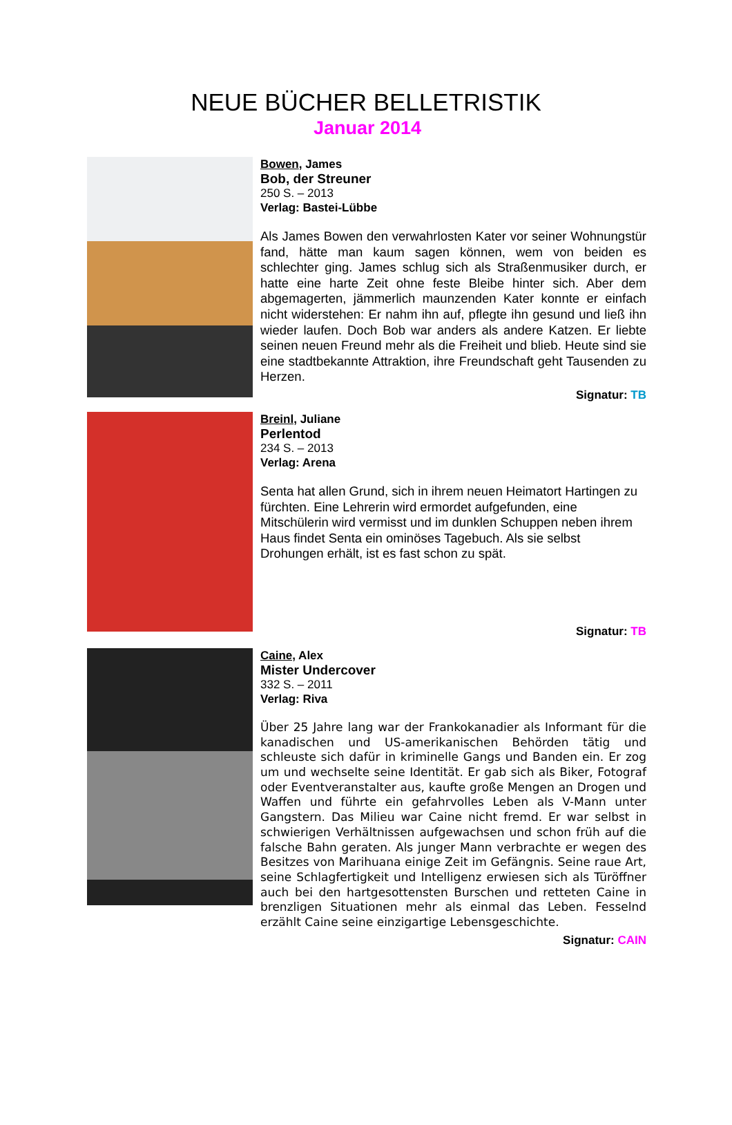NEUE BÜCHER BELLETRISTIK
Januar 2014
Bowen, James
Bob, der Streuner
250 S. – 2013
Verlag: Bastei-Lübbe
Als James Bowen den verwahrlosten Kater vor seiner Wohnungstür fand, hätte man kaum sagen können, wem von beiden es schlechter ging. James schlug sich als Straßenmusiker durch, er hatte eine harte Zeit ohne feste Bleibe hinter sich. Aber dem abgemagerten, jämmerlich maunzenden Kater konnte er einfach nicht widerstehen: Er nahm ihn auf, pflegte ihn gesund und ließ ihn wieder laufen. Doch Bob war anders als andere Katzen. Er liebte seinen neuen Freund mehr als die Freiheit und blieb. Heute sind sie eine stadtbekannte Attraktion, ihre Freundschaft geht Tausenden zu Herzen.
Signatur: TB
Breinl, Juliane
Perlentod
234 S. – 2013
Verlag: Arena
Senta hat allen Grund, sich in ihrem neuen Heimatort Hartingen zu fürchten. Eine Lehrerin wird ermordet aufgefunden, eine Mitschülerin wird vermisst und im dunklen Schuppen neben ihrem Haus findet Senta ein ominöses Tagebuch. Als sie selbst Drohungen erhält, ist es fast schon zu spät.
Signatur: TB
Caine, Alex
Mister Undercover
332 S. – 2011
Verlag: Riva
Über 25 Jahre lang war der Frankokanadier als Informant für die kanadischen und US-amerikanischen Behörden tätig und schleuste sich dafür in kriminelle Gangs und Banden ein. Er zog um und wechselte seine Identität. Er gab sich als Biker, Fotograf oder Eventveranstalter aus, kaufte große Mengen an Drogen und Waffen und führte ein gefahrvolles Leben als V-Mann unter Gangstern. Das Milieu war Caine nicht fremd. Er war selbst in schwierigen Verhältnissen aufgewachsen und schon früh auf die falsche Bahn geraten. Als junger Mann verbrachte er wegen des Besitzes von Marihuana einige Zeit im Gefängnis. Seine raue Art, seine Schlagfertigkeit und Intelligenz erwiesen sich als Türöffner auch bei den hartgesottensten Burschen und retteten Caine in brenzligen Situationen mehr als einmal das Leben. Fesselnd erzählt Caine seine einzigartige Lebensgeschichte.
Signatur: CAIN